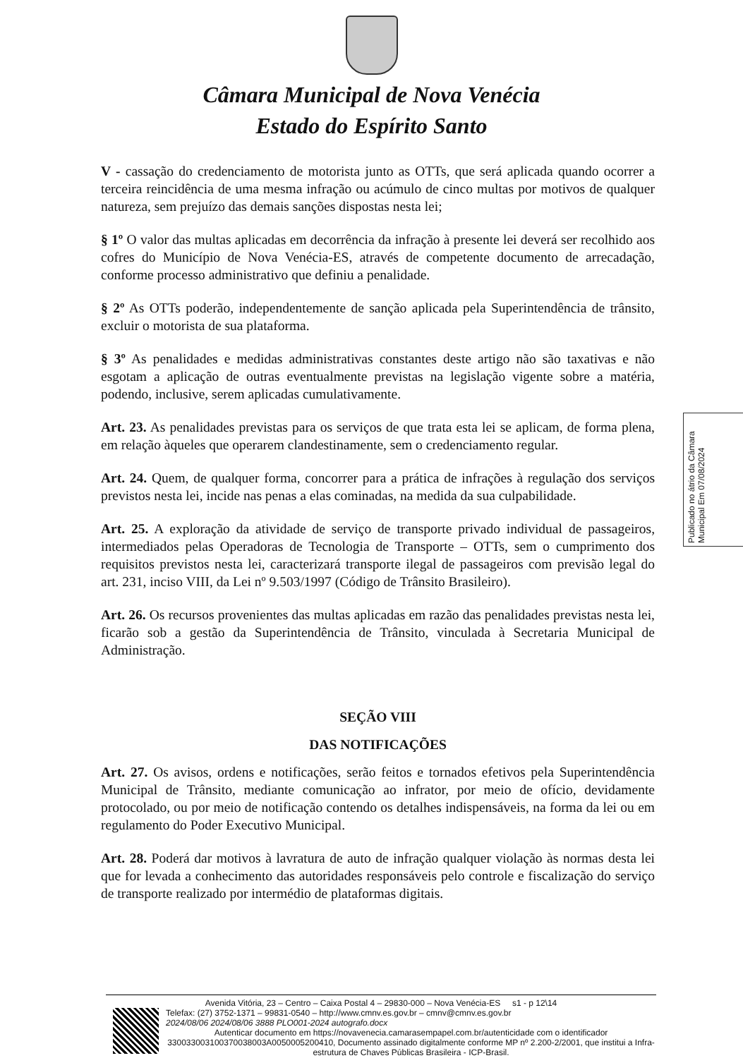Câmara Municipal de Nova Venécia
Estado do Espírito Santo
V - cassação do credenciamento de motorista junto as OTTs, que será aplicada quando ocorrer a terceira reincidência de uma mesma infração ou acúmulo de cinco multas por motivos de qualquer natureza, sem prejuízo das demais sanções dispostas nesta lei;
§ 1º O valor das multas aplicadas em decorrência da infração à presente lei deverá ser recolhido aos cofres do Município de Nova Venécia-ES, através de competente documento de arrecadação, conforme processo administrativo que definiu a penalidade.
§ 2º As OTTs poderão, independentemente de sanção aplicada pela Superintendência de trânsito, excluir o motorista de sua plataforma.
§ 3º As penalidades e medidas administrativas constantes deste artigo não são taxativas e não esgotam a aplicação de outras eventualmente previstas na legislação vigente sobre a matéria, podendo, inclusive, serem aplicadas cumulativamente.
Art. 23. As penalidades previstas para os serviços de que trata esta lei se aplicam, de forma plena, em relação àqueles que operarem clandestinamente, sem o credenciamento regular.
Art. 24. Quem, de qualquer forma, concorrer para a prática de infrações à regulação dos serviços previstos nesta lei, incide nas penas a elas cominadas, na medida da sua culpabilidade.
Art. 25. A exploração da atividade de serviço de transporte privado individual de passageiros, intermediados pelas Operadoras de Tecnologia de Transporte – OTTs, sem o cumprimento dos requisitos previstos nesta lei, caracterizará transporte ilegal de passageiros com previsão legal do art. 231, inciso VIII, da Lei nº 9.503/1997 (Código de Trânsito Brasileiro).
Art. 26. Os recursos provenientes das multas aplicadas em razão das penalidades previstas nesta lei, ficarão sob a gestão da Superintendência de Trânsito, vinculada à Secretaria Municipal de Administração.
SEÇÃO VIII
DAS NOTIFICAÇÕES
Art. 27. Os avisos, ordens e notificações, serão feitos e tornados efetivos pela Superintendência Municipal de Trânsito, mediante comunicação ao infrator, por meio de ofício, devidamente protocolado, ou por meio de notificação contendo os detalhes indispensáveis, na forma da lei ou em regulamento do Poder Executivo Municipal.
Art. 28. Poderá dar motivos à lavratura de auto de infração qualquer violação às normas desta lei que for levada a conhecimento das autoridades responsáveis pelo controle e fiscalização do serviço de transporte realizado por intermédio de plataformas digitais.
Publicado no átrio da Câmara Municipal Em 07/08/2024
Avenida Vitória, 23 – Centro – Caixa Postal 4 – 29830-000 – Nova Venécia-ES s1 - p 12\14
Telefax: (27) 3752-1371 – 99831-0540 – http://www.cmnv.es.gov.br – cmnv@cmnv.es.gov.br
2024/08/06 2024/08/06 3888 PLO001-2024 autografo.docx
Autenticar documento em https://novavenecia.camarasempapel.com.br/autenticidade com o identificador 330033003100370038003A0050005200410, Documento assinado digitalmente conforme MP nº 2.200-2/2001, que institui a Infra-estrutura de Chaves Públicas Brasileira - ICP-Brasil.